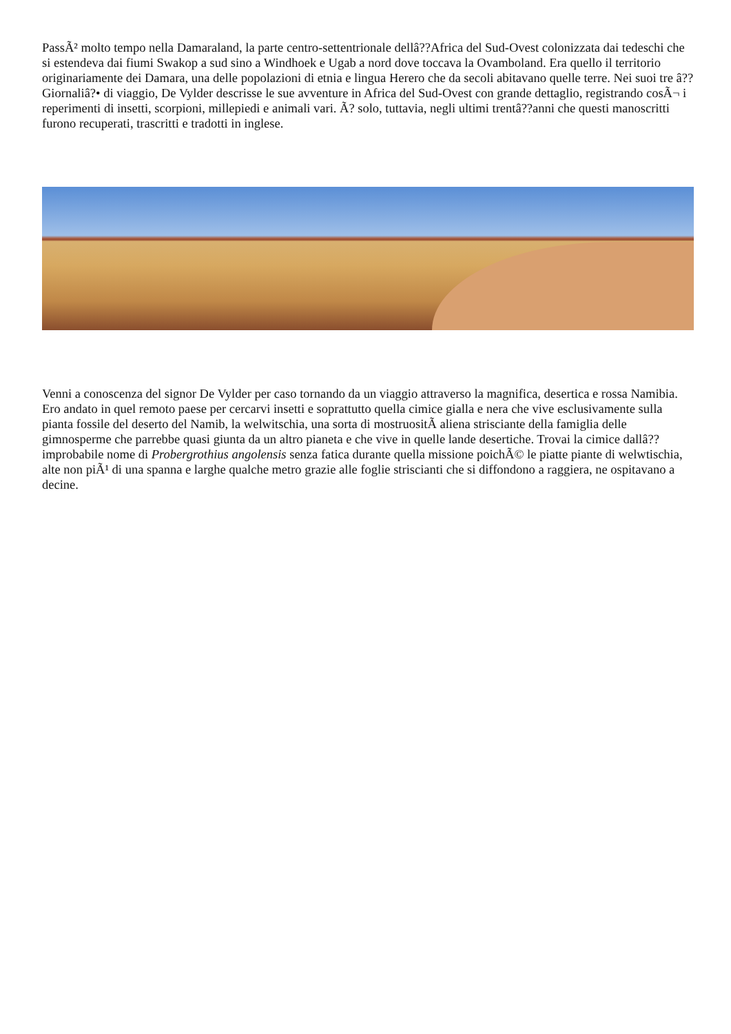PassÃ² molto tempo nella Damaraland, la parte centro-settentrionale dellâ??Africa del Sud-Ovest colonizzata dai tedeschi che si estendeva dai fiumi Swakop a sud sino a Windhoek e Ugab a nord dove toccava la Ovamboland. Era quello il territorio originariamente dei Damara, una delle popolazioni di etnia e lingua Herero che da secoli abitavano quelle terre. Nei suoi tre â??Giornaliâ?• di viaggio, De Vylder descrisse le sue avventure in Africa del Sud-Ovest con grande dettaglio, registrando cosÃ¬ i reperimenti di insetti, scorpioni, millepiedi e animali vari. Ã? solo, tuttavia, negli ultimi trentâ??anni che questi manoscritti furono recuperati, trascritti e tradotti in inglese.
Venni a conoscenza del signor De Vylder per caso tornando da un viaggio attraverso la magnifica, desertica e rossa Namibia. Ero andato in quel remoto paese per cercarvi insetti e soprattutto quella cimice gialla e nera che vive esclusivamente sulla pianta fossile del deserto del Namib, la welwitschia, una sorta di mostruositÃ aliena strisciante della famiglia delle gimnosperme che parrebbe quasi giunta da un altro pianeta e che vive in quelle lande desertiche. Trovai la cimice dallâ??improbabile nome di Probergrothius angolensis senza fatica durante quella missione poichÃ© le piatte piante di welwtischia, alte non piÃ¹ di una spanna e larghe qualche metro grazie alle foglie striscianti che si diffondono a raggiera, ne ospitavano a decine.